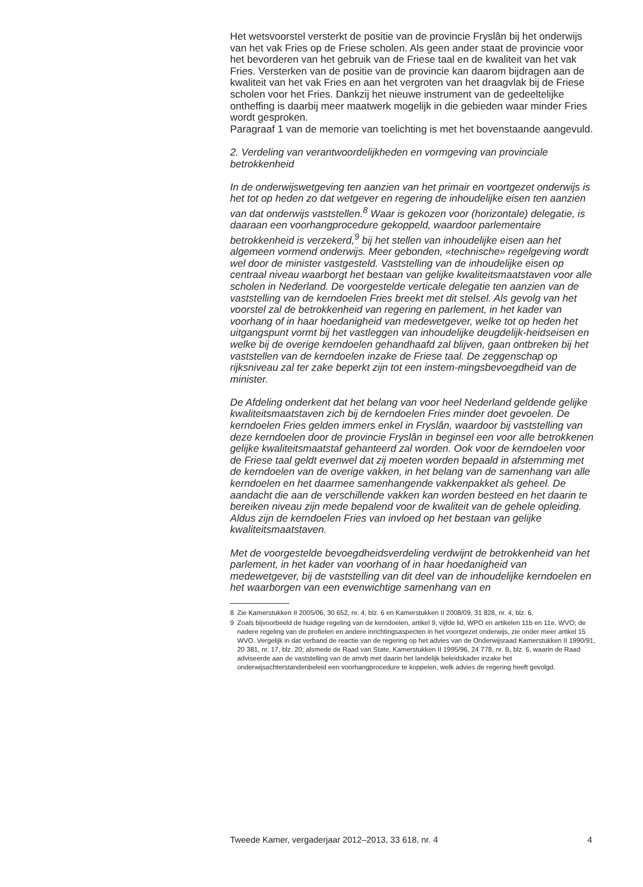Het wetsvoorstel versterkt de positie van de provincie Fryslân bij het onderwijs van het vak Fries op de Friese scholen. Als geen ander staat de provincie voor het bevorderen van het gebruik van de Friese taal en de kwaliteit van het vak Fries. Versterken van de positie van de provincie kan daarom bijdragen aan de kwaliteit van het vak Fries en aan het vergroten van het draagvlak bij de Friese scholen voor het Fries. Dankzij het nieuwe instrument van de gedeeltelijke ontheffing is daarbij meer maatwerk mogelijk in die gebieden waar minder Fries wordt gesproken.
Paragraaf 1 van de memorie van toelichting is met het bovenstaande aangevuld.
2. Verdeling van verantwoordelijkheden en vormgeving van provinciale betrokkenheid
In de onderwijswetgeving ten aanzien van het primair en voortgezet onderwijs is het tot op heden zo dat wetgever en regering de inhoudelijke eisen ten aanzien van dat onderwijs vaststellen.<sup>8</sup> Waar is gekozen voor (horizontale) delegatie, is daaraan een voorhangprocedure gekoppeld, waardoor parlementaire betrokkenheid is verzekerd,<sup>9</sup> bij het stellen van inhoudelijke eisen aan het algemeen vormend onderwijs. Meer gebonden, «technische» regelgeving wordt wel door de minister vastgesteld. Vaststelling van de inhoudelijke eisen op centraal niveau waarborgt het bestaan van gelijke kwaliteitsmaatstaven voor alle scholen in Nederland. De voorgestelde verticale delegatie ten aanzien van de vaststelling van de kerndoelen Fries breekt met dit stelsel. Als gevolg van het voorstel zal de betrokkenheid van regering en parlement, in het kader van voorhang of in haar hoedanigheid van medewetgever, welke tot op heden het uitgangspunt vormt bij het vastleggen van inhoudelijke deugdelijk-heidseisen en welke bij de overige kerndoelen gehandhaafd zal blijven, gaan ontbreken bij het vaststellen van de kerndoelen inzake de Friese taal. De zeggenschap op rijksniveau zal ter zake beperkt zijn tot een instem-mingsbevoegdheid van de minister.
De Afdeling onderkent dat het belang van voor heel Nederland geldende gelijke kwaliteitsmaatstaven zich bij de kerndoelen Fries minder doet gevoelen. De kerndoelen Fries gelden immers enkel in Fryslân, waardoor bij vaststelling van deze kerndoelen door de provincie Fryslân in beginsel een voor alle betrokkenen gelijke kwaliteitsmaatstaf gehanteerd zal worden. Ook voor de kerndoelen voor de Friese taal geldt evenwel dat zij moeten worden bepaald in afstemming met de kerndoelen van de overige vakken, in het belang van de samenhang van alle kerndoelen en het daarmee samenhangende vakkenpakket als geheel. De aandacht die aan de verschillende vakken kan worden besteed en het daarin te bereiken niveau zijn mede bepalend voor de kwaliteit van de gehele opleiding. Aldus zijn de kerndoelen Fries van invloed op het bestaan van gelijke kwaliteitsmaatstaven.
Met de voorgestelde bevoegdheidsverdeling verdwijnt de betrokkenheid van het parlement, in het kader van voorhang of in haar hoedanigheid van medewetgever, bij de vaststelling van dit deel van de inhoudelijke kerndoelen en het waarborgen van een evenwichtige samenhang van en
8 Zie Kamerstukken II 2005/06, 30 652, nr. 4, blz. 6 en Kamerstukken II 2008/09, 31 828, nr. 4, blz. 6.
9 Zoals bijvoorbeeld de huidige regeling van de kerndoelen, artikel 9, vijfde lid, WPO en artikelen 11b en 11e, WVO; de nadere regeling van de profielen en andere inrichtingsaspecten in het voortgezet onderwijs, zie onder meer artikel 15 WVO. Vergelijk in dat verband de reactie van de regering op het advies van de Onderwijsraad Kamerstukken II 1990/91, 20 381, nr. 17, blz. 20; alsmede de Raad van State, Kamerstukken II 1995/96, 24 778, nr. B, blz. 6, waarin de Raad adviseerde aan de vaststelling van de amvb met daarin het landelijk beleidskader inzake het onderwijsachterstandenbeleid een voorhangprocedure te koppelen, welk advies de regering heeft gevolgd.
Tweede Kamer, vergaderjaar 2012–2013, 33 618, nr. 4 4